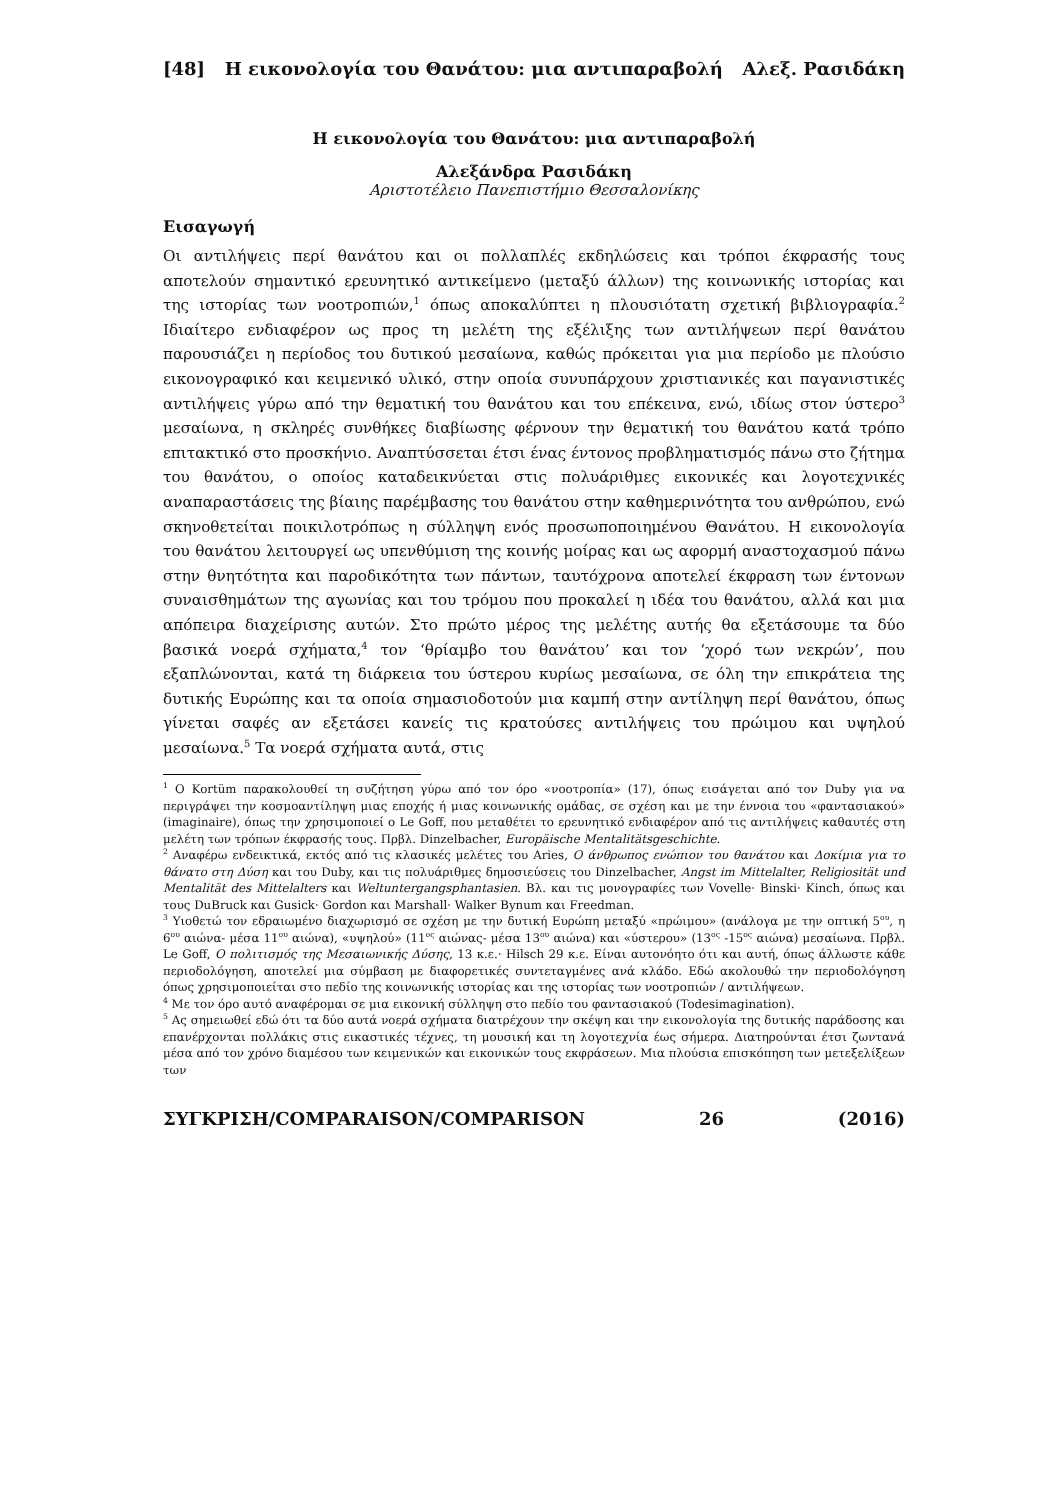[48] Η εικονολογία του Θανάτου: μια αντιπαραβολή Αλεξ. Ρασιδάκη
Η εικονολογία του Θανάτου: μια αντιπαραβολή
Αλεξάνδρα Ρασιδάκη
Αριστοτέλειο Πανεπιστήμιο Θεσσαλονίκης
Εισαγωγή
Οι αντιλήψεις περί θανάτου και οι πολλαπλές εκδηλώσεις και τρόποι έκφρασής τους αποτελούν σημαντικό ερευνητικό αντικείμενο (μεταξύ άλλων) της κοινωνικής ιστορίας και της ιστορίας των νοοτροπιών,<sup>1</sup> όπως αποκαλύπτει η πλουσιότατη σχετική βιβλιογραφία.<sup>2</sup> Ιδιαίτερο ενδιαφέρον ως προς τη μελέτη της εξέλιξης των αντιλήψεων περί θανάτου παρουσιάζει η περίοδος του δυτικού μεσαίωνα, καθώς πρόκειται για μια περίοδο με πλούσιο εικονογραφικό και κειμενικό υλικό, στην οποία συνυπάρχουν χριστιανικές και παγανιστικές αντιλήψεις γύρω από την θεματική του θανάτου και του επέκεινα, ενώ, ιδίως στον ύστερο<sup>3</sup> μεσαίωνα, η σκληρές συνθήκες διαβίωσης φέρνουν την θεματική του θανάτου κατά τρόπο επιτακτικό στο προσκήνιο. Αναπτύσσεται έτσι ένας έντονος προβληματισμός πάνω στο ζήτημα του θανάτου, ο οποίος καταδεικνύεται στις πολυάριθμες εικονικές και λογοτεχνικές αναπαραστάσεις της βίαιης παρέμβασης του θανάτου στην καθημερινότητα του ανθρώπου, ενώ σκηνοθετείται ποικιλοτρόπως η σύλληψη ενός προσωποποιημένου Θανάτου. Η εικονολογία του θανάτου λειτουργεί ως υπενθύμιση της κοινής μοίρας και ως αφορμή αναστοχασμού πάνω στην θνητότητα και παροδικότητα των πάντων, ταυτόχρονα αποτελεί έκφραση των έντονων συναισθημάτων της αγωνίας και του τρόμου που προκαλεί η ιδέα του θανάτου, αλλά και μια απόπειρα διαχείρισης αυτών. Στο πρώτο μέρος της μελέτης αυτής θα εξετάσουμε τα δύο βασικά νοερά σχήματα,<sup>4</sup> τον ‘θρίαμβο του θανάτου’ και τον ‘χορό των νεκρών’, που εξαπλώνονται, κατά τη διάρκεια του ύστερου κυρίως μεσαίωνα, σε όλη την επικράτεια της δυτικής Ευρώπης και τα οποία σημασιοδοτούν μια καμπή στην αντίληψη περί θανάτου, όπως γίνεται σαφές αν εξετάσει κανείς τις κρατούσες αντιλήψεις του πρώιμου και υψηλού μεσαίωνα.<sup>5</sup> Τα νοερά σχήματα αυτά, στις
<sup>1</sup> Ο Kortüm παρακολουθεί τη συζήτηση γύρω από τον όρο «νοοτροπία» (17), όπως εισάγεται από τον Duby για να περιγράψει την κοσμοαντίληψη μιας εποχής ή μιας κοινωνικής ομάδας, σε σχέση και με την έννοια του «φαντασιακού» (imaginaire), όπως την χρησιμοποιεί ο Le Goff, που μεταθέτει το ερευνητικό ενδιαφέρον από τις αντιλήψεις καθαυτές στη μελέτη των τρόπων έκφρασής τους. Πρβλ. Dinzelbacher, Europäische Mentalitätsgeschichte.
<sup>2</sup> Αναφέρω ενδεικτικά, εκτός από τις κλασικές μελέτες του Aries, Ο άνθρωπος ενώπιον του θανάτου και Δοκίμια για το θάνατο στη Δύση και του Duby, και τις πολυάριθμες δημοσιεύσεις του Dinzelbacher, Angst im Mittelalter, Religiosität und Mentalität des Mittelalters και Weltuntergangsphantasien. Βλ. και τις μονογραφίες των Vovelle· Binski· Kinch, όπως και τους DuBruck και Gusick· Gordon και Marshall· Walker Bynum και Freedman.
<sup>3</sup> Υιοθετώ τον εδραιωμένο διαχωρισμό σε σχέση με την δυτική Ευρώπη μεταξύ «πρώιμου» (ανάλογα με την οπτική 5<sup>ου</sup>, η 6<sup>ου</sup> αιώνα- μέσα 11<sup>ου</sup> αιώνα), «υψηλού» (11<sup>ος</sup> αιώνας- μέσα 13<sup>ου</sup> αιώνα) και «ύστερου» (13<sup>ος</sup> -15<sup>ος</sup> αιώνα) μεσαίωνα. Πρβλ. Le Goff, Ο πολιτισμός της Μεσαιωνικής Δύσης, 13 κ.ε.· Hilsch 29 κ.ε. Είναι αυτονόητο ότι και αυτή, όπως άλλωστε κάθε περιοδολόγηση, αποτελεί μια σύμβαση με διαφορετικές συντεταγμένες ανά κλάδο. Εδώ ακολουθώ την περιοδολόγηση όπως χρησιμοποιείται στο πεδίο της κοινωνικής ιστορίας και της ιστορίας των νοοτροπιών / αντιλήψεων.
<sup>4</sup> Με τον όρο αυτό αναφέρομαι σε μια εικονική σύλληψη στο πεδίο του φαντασιακού (Todesimagination).
<sup>5</sup> Ας σημειωθεί εδώ ότι τα δύο αυτά νοερά σχήματα διατρέχουν την σκέψη και την εικονολογία της δυτικής παράδοσης και επανέρχονται πολλάκις στις εικαστικές τέχνες, τη μουσική και τη λογοτεχνία έως σήμερα. Διατηρούνται έτσι ζωντανά μέσα από τον χρόνο διαμέσου των κειμενικών και εικονικών τους εκφράσεων. Μια πλούσια επισκόπηση των μετεξελίξεων των
ΣΥΓΚΡΙΣΗ/COMPARAISON/COMPARISON 26 (2016)